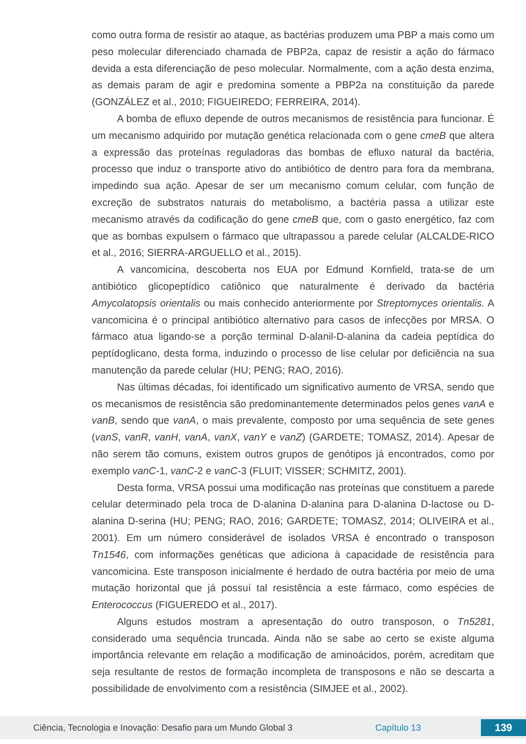como outra forma de resistir ao ataque, as bactérias produzem uma PBP a mais como um peso molecular diferenciado chamada de PBP2a, capaz de resistir a ação do fármaco devida a esta diferenciação de peso molecular. Normalmente, com a ação desta enzima, as demais param de agir e predomina somente a PBP2a na constituição da parede (GONZÁLEZ et al., 2010; FIGUEIREDO; FERREIRA, 2014).
A bomba de efluxo depende de outros mecanismos de resistência para funcionar. É um mecanismo adquirido por mutação genética relacionada com o gene cmeB que altera a expressão das proteínas reguladoras das bombas de efluxo natural da bactéria, processo que induz o transporte ativo do antibiótico de dentro para fora da membrana, impedindo sua ação. Apesar de ser um mecanismo comum celular, com função de excreção de substratos naturais do metabolismo, a bactéria passa a utilizar este mecanismo através da codificação do gene cmeB que, com o gasto energético, faz com que as bombas expulsem o fármaco que ultrapassou a parede celular (ALCALDE-RICO et al., 2016; SIERRA-ARGUELLO et al., 2015).
A vancomicina, descoberta nos EUA por Edmund Kornfield, trata-se de um antibiótico glicopeptídico catiônico que naturalmente é derivado da bactéria Amycolatopsis orientalis ou mais conhecido anteriormente por Streptomyces orientalis. A vancomicina é o principal antibiótico alternativo para casos de infecções por MRSA. O fármaco atua ligando-se a porção terminal D-alanil-D-alanina da cadeia peptídica do peptídoglicano, desta forma, induzindo o processo de lise celular por deficiência na sua manutenção da parede celular (HU; PENG; RAO, 2016).
Nas últimas décadas, foi identificado um significativo aumento de VRSA, sendo que os mecanismos de resistência são predominantemente determinados pelos genes vanA e vanB, sendo que vanA, o mais prevalente, composto por uma sequência de sete genes (vanS, vanR, vanH, vanA, vanX, vanY e vanZ) (GARDETE; TOMASZ, 2014). Apesar de não serem tão comuns, existem outros grupos de genótipos já encontrados, como por exemplo vanC-1, vanC-2 e vanC-3 (FLUIT; VISSER; SCHMITZ, 2001).
Desta forma, VRSA possui uma modificação nas proteínas que constituem a parede celular determinado pela troca de D-alanina D-alanina para D-alanina D-lactose ou D-alanina D-serina (HU; PENG; RAO, 2016; GARDETE; TOMASZ, 2014; OLIVEIRA et al., 2001). Em um número considerável de isolados VRSA é encontrado o transposon Tn1546, com informações genéticas que adiciona à capacidade de resistência para vancomicina. Este transposon inicialmente é herdado de outra bactéria por meio de uma mutação horizontal que já possuí tal resistência a este fármaco, como espécies de Enterococcus (FIGUEREDO et al., 2017).
Alguns estudos mostram a apresentação do outro transposon, o Tn5281, considerado uma sequência truncada. Ainda não se sabe ao certo se existe alguma importância relevante em relação a modificação de aminoácidos, porém, acreditam que seja resultante de restos de formação incompleta de transposons e não se descarta a possibilidade de envolvimento com a resistência (SIMJEE et al., 2002).
Ciência, Tecnologia e Inovação: Desafio para um Mundo Global 3 Capítulo 13 139